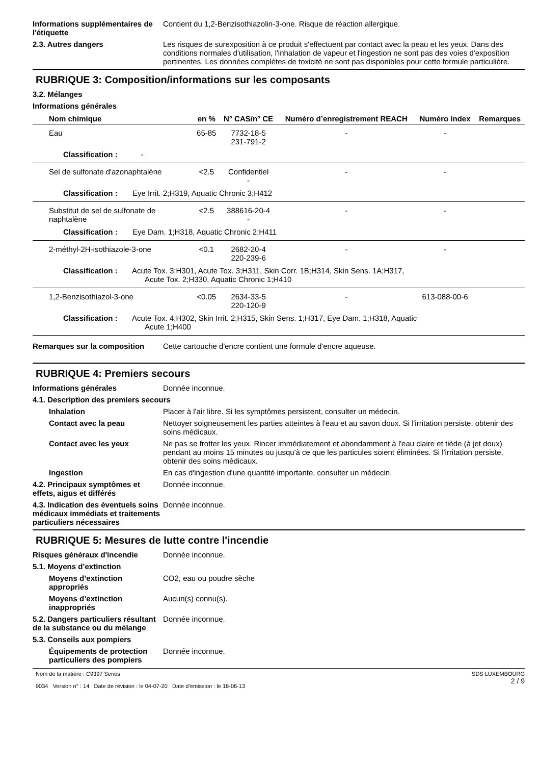Informations supplémentaires de l'étiquette
Contient du 1,2-Benzisothiazolin-3-one. Risque de réaction allergique.
2.3. Autres dangers Les risques de surexposition à ce produit s'effectuent par contact avec la peau et les yeux. Dans des conditions normales d'utilisation, l'inhalation de vapeur et l'ingestion ne sont pas des voies d'exposition pertinentes. Les données complètes de toxicité ne sont pas disponibles pour cette formule particulière.
RUBRIQUE 3: Composition/informations sur les composants
3.2. Mélanges
Informations générales
| Nom chimique | en % | N° CAS/n° CE | Numéro d’enregistrement REACH | Numéro index | Remarques |
| --- | --- | --- | --- | --- | --- |
| Eau | 65-85 | 7732-18-5 231-791-2 | - | - | |
| Classification : - | | | | | |
| Sel de sulfonate d'azonaphtalène | <2.5 | Confidentiel - | - | - | |
| Classification : Eye Irrit. 2;H319, Aquatic Chronic 3;H412 | | | | | |
| Substitut de sel de sulfonate de naphtalène | <2.5 | 388616-20-4 - | - | - | |
| Classification : Eye Dam. 1;H318, Aquatic Chronic 2;H411 | | | | | |
| 2-méthyl-2H-isothiazole-3-one | <0.1 | 2682-20-4 220-239-6 | - | - | |
| Classification : Acute Tox. 3;H301, Acute Tox. 3;H311, Skin Corr. 1B;H314, Skin Sens. 1A;H317, Acute Tox. 2;H330, Aquatic Chronic 1;H410 | | | | | |
| 1,2-Benzisothiazol-3-one | <0.05 | 2634-33-5 220-120-9 | - | 613-088-00-6 | |
| Classification : Acute Tox. 4;H302, Skin Irrit. 2;H315, Skin Sens. 1;H317, Eye Dam. 1;H318, Aquatic Acute 1;H400 | | | | | |
Remarques sur la composition Cette cartouche d'encre contient une formule d'encre aqueuse.
RUBRIQUE 4: Premiers secours
Informations générales Donnée inconnue.
4.1. Description des premiers secours
Inhalation Placer à l'air libre. Si les symptômes persistent, consulter un médecin.
Contact avec la peau Nettoyer soigneusement les parties atteintes à l'eau et au savon doux. Si l'irritation persiste, obtenir des soins médicaux.
Contact avec les yeux Ne pas se frotter les yeux. Rincer immédiatement et abondamment à l'eau claire et tiède (à jet doux) pendant au moins 15 minutes ou jusqu'à ce que les particules soient éliminées. Si l'irritation persiste, obtenir des soins médicaux.
Ingestion En cas d'ingestion d'une quantité importante, consulter un médecin.
4.2. Principaux symptômes et effets, aigus et différés
Donnée inconnue.
4.3. Indication des éventuels soins médicaux immédiats et traitements particuliers nécessaires
Donnée inconnue.
RUBRIQUE 5: Mesures de lutte contre l'incendie
Risques généraux d'incendie Donnée inconnue.
5.1. Moyens d’extinction
Moyens d’extinction appropriés
CO2, eau ou poudre sèche
Moyens d’extinction inappropriés
Aucun(s) connu(s).
5.2. Dangers particuliers résultant de la substance ou du mélange
Donnée inconnue.
5.3. Conseils aux pompiers
Équipements de protection particuliers des pompiers
Donnée inconnue.
Nom de la matière : C9397 Series
9034 Version n° : 14 Date de révision : le 04-07-20 Date d’émission : le 18-06-13
SDS LUXEMBOURG
2 / 9